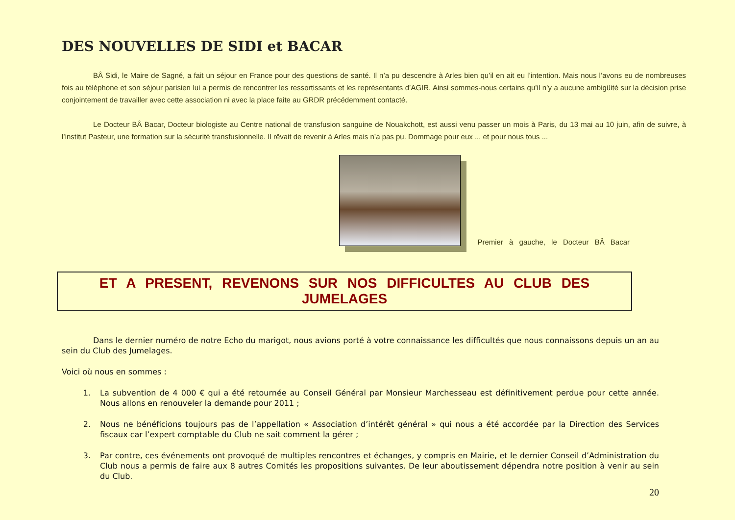DES NOUVELLES DE SIDI et BACAR
BÂ Sidi, le Maire de Sagné, a fait un séjour en France pour des questions de santé. Il n’a pu descendre à Arles bien qu’il en ait eu l’intention. Mais nous l’avons eu de nombreuses fois au téléphone et son séjour parisien lui a permis de rencontrer les ressortissants et les représentants d’AGIR. Ainsi sommes-nous certains qu’il n’y a aucune ambigüité sur la décision prise conjointement de travailler avec cette association ni avec la place faite au GRDR précédemment contacté.
Le Docteur BÂ Bacar, Docteur biologiste au Centre national de transfusion sanguine de Nouakchott, est aussi venu passer un mois à Paris, du 13 mai au 10 juin, afin de suivre, à l’institut Pasteur, une formation sur la sécurité transfusionnelle. Il rêvait de revenir à Arles mais n’a pas pu. Dommage pour eux ... et pour nous tous ...
Premier à gauche, le Docteur BÂ Bacar
ET A PRESENT, REVENONS SUR NOS DIFFICULTES AU CLUB DES JUMELAGES
Dans le dernier numéro de notre Echo du marigot, nous avions porté à votre connaissance les difficultés que nous connaissons depuis un an au sein du Club des Jumelages.
Voici où nous en sommes :
1. La subvention de 4 000 € qui a été retournée au Conseil Général par Monsieur Marchesseau est définitivement perdue pour cette année. Nous allons en renouveler la demande pour 2011 ;
2. Nous ne bénéficions toujours pas de l’appellation « Association d’intérêt général » qui nous a été accordée par la Direction des Services fiscaux car l’expert comptable du Club ne sait comment la gérer ;
3. Par contre, ces événements ont provoqué de multiples rencontres et échanges, y compris en Mairie, et le dernier Conseil d’Administration du Club nous a permis de faire aux 8 autres Comités les propositions suivantes. De leur aboutissement dépendra notre position à venir au sein du Club.
20